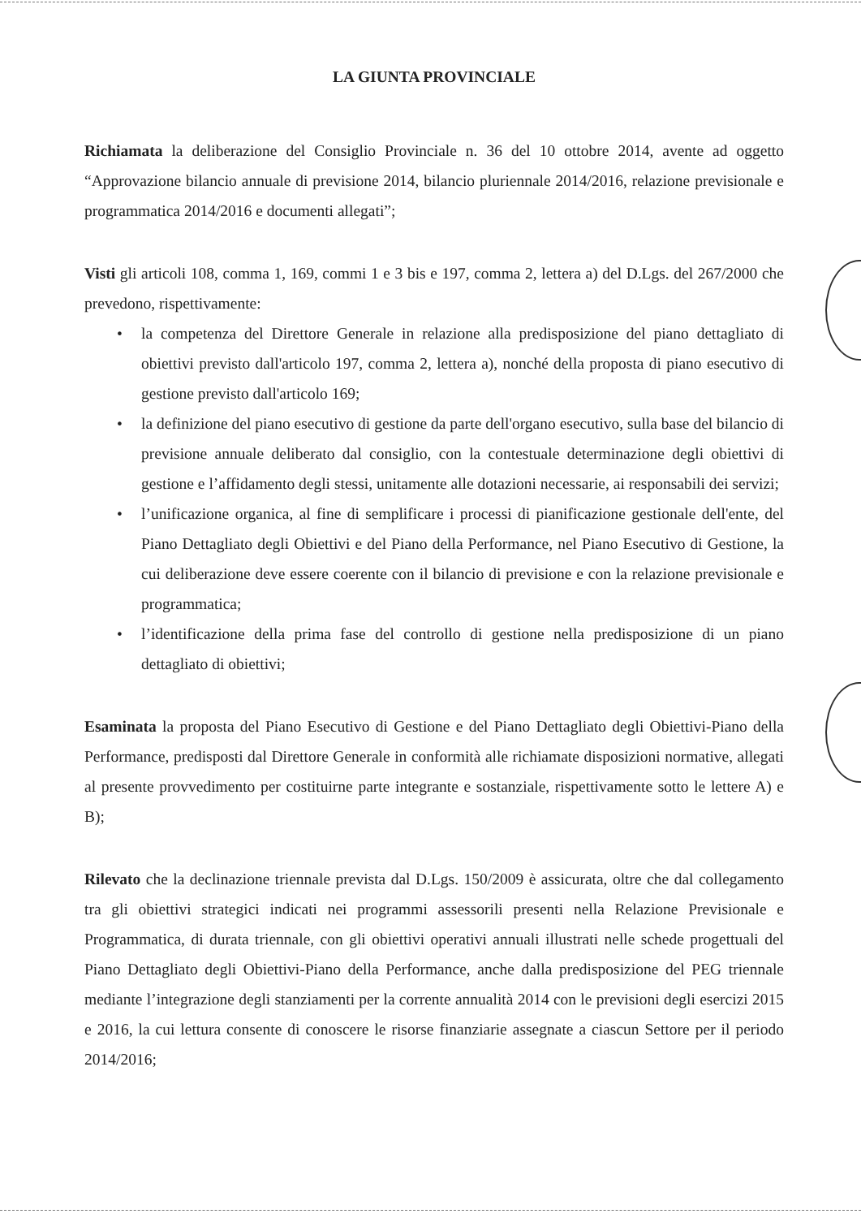LA GIUNTA PROVINCIALE
Richiamata la deliberazione del Consiglio Provinciale n. 36 del 10 ottobre 2014, avente ad oggetto “Approvazione bilancio annuale di previsione 2014, bilancio pluriennale 2014/2016, relazione previsionale e programmatica 2014/2016 e documenti allegati”;
Visti gli articoli 108, comma 1, 169, commi 1 e 3 bis e 197, comma 2, lettera a) del D.Lgs. del 267/2000 che prevedono, rispettivamente:
• la competenza del Direttore Generale in relazione alla predisposizione del piano dettagliato di obiettivi previsto dall'articolo 197, comma 2, lettera a), nonché della proposta di piano esecutivo di gestione previsto dall'articolo 169;
• la definizione del piano esecutivo di gestione da parte dell'organo esecutivo, sulla base del bilancio di previsione annuale deliberato dal consiglio, con la contestuale determinazione degli obiettivi di gestione e l’affidamento degli stessi, unitamente alle dotazioni necessarie, ai responsabili dei servizi;
• l’unificazione organica, al fine di semplificare i processi di pianificazione gestionale dell'ente, del Piano Dettagliato degli Obiettivi e del Piano della Performance, nel Piano Esecutivo di Gestione, la cui deliberazione deve essere coerente con il bilancio di previsione e con la relazione previsionale e programmatica;
• l’identificazione della prima fase del controllo di gestione nella predisposizione di un piano dettagliato di obiettivi;
Esaminata la proposta del Piano Esecutivo di Gestione e del Piano Dettagliato degli Obiettivi-Piano della Performance, predisposti dal Direttore Generale in conformità alle richiamate disposizioni normative, allegati al presente provvedimento per costituirne parte integrante e sostanziale, rispettivamente sotto le lettere A) e B);
Rilevato che la declinazione triennale prevista dal D.Lgs. 150/2009 è assicurata, oltre che dal collegamento tra gli obiettivi strategici indicati nei programmi assessorili presenti nella Relazione Previsionale e Programmatica, di durata triennale, con gli obiettivi operativi annuali illustrati nelle schede progettuali del Piano Dettagliato degli Obiettivi-Piano della Performance, anche dalla predisposizione del PEG triennale mediante l’integrazione degli stanziamenti per la corrente annualità 2014 con le previsioni degli esercizi 2015 e 2016, la cui lettura consente di conoscere le risorse finanziarie assegnate a ciascun Settore per il periodo 2014/2016;